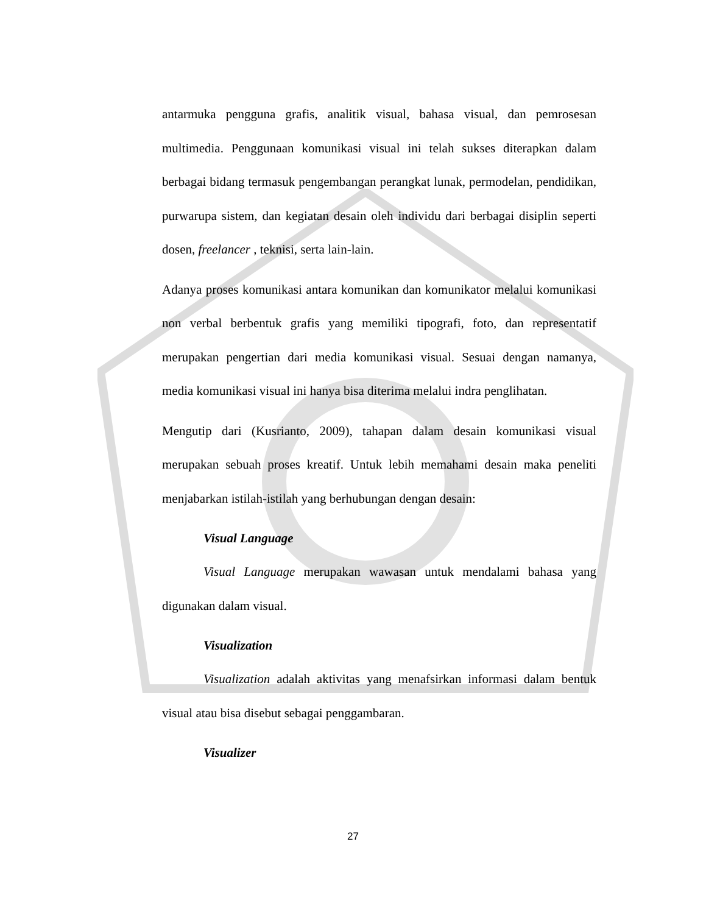antarmuka pengguna grafis, analitik visual, bahasa visual, dan pemrosesan multimedia. Penggunaan komunikasi visual ini telah sukses diterapkan dalam berbagai bidang termasuk pengembangan perangkat lunak, permodelan, pendidikan, purwarupa sistem, dan kegiatan desain oleh individu dari berbagai disiplin seperti dosen, freelancer , teknisi, serta lain-lain.
Adanya proses komunikasi antara komunikan dan komunikator melalui komunikasi non verbal berbentuk grafis yang memiliki tipografi, foto, dan representatif merupakan pengertian dari media komunikasi visual. Sesuai dengan namanya, media komunikasi visual ini hanya bisa diterima melalui indra penglihatan.
Mengutip dari (Kusrianto, 2009), tahapan dalam desain komunikasi visual merupakan sebuah proses kreatif. Untuk lebih memahami desain maka peneliti menjabarkan istilah-istilah yang berhubungan dengan desain:
Visual Language
Visual Language merupakan wawasan untuk mendalami bahasa yang digunakan dalam visual.
Visualization
Visualization adalah aktivitas yang menafsirkan informasi dalam bentuk visual atau bisa disebut sebagai penggambaran.
Visualizer
27